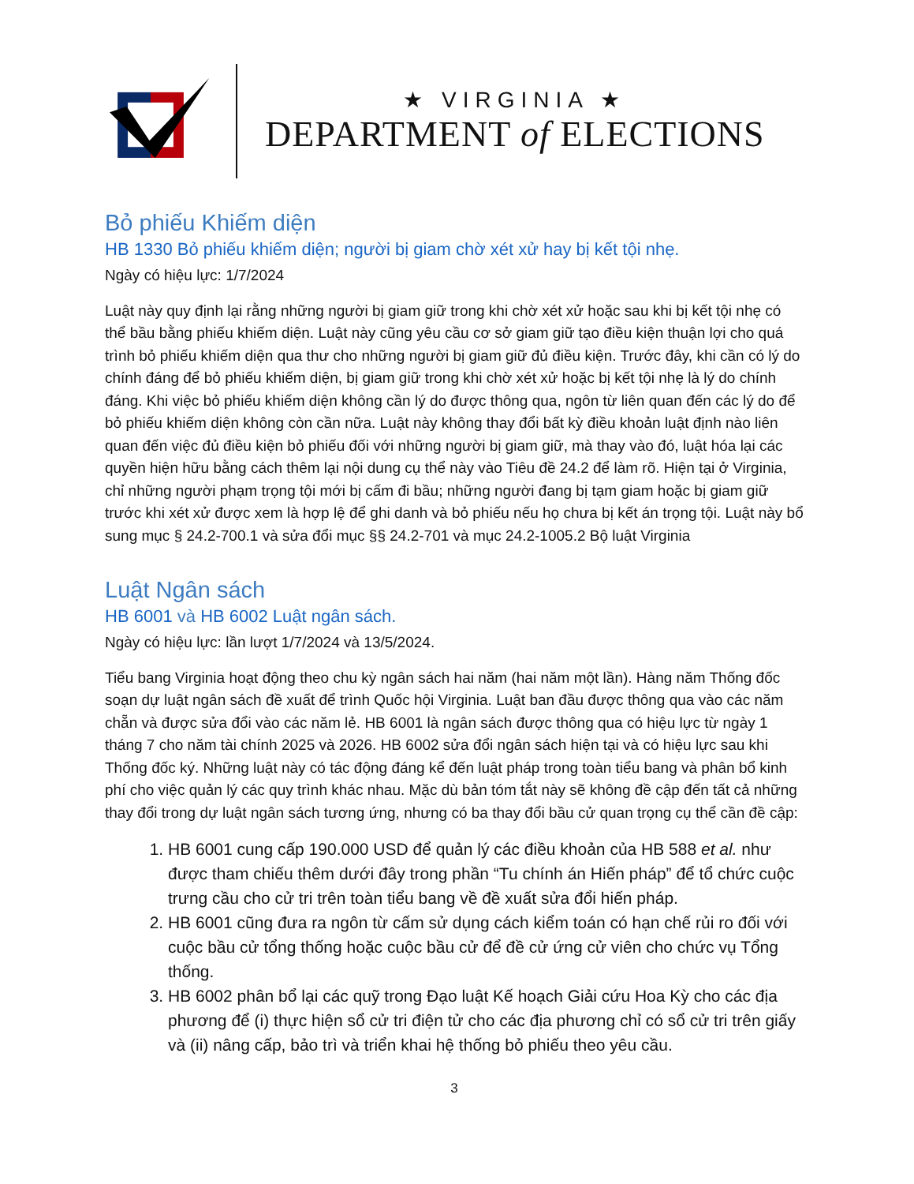★ VIRGINIA ★
DEPARTMENT of ELECTIONS
Bỏ phiếu Khiếm diện
HB 1330 Bỏ phiếu khiếm diện; người bị giam chờ xét xử hay bị kết tội nhẹ.
Ngày có hiệu lực: 1/7/2024
Luật này quy định lại rằng những người bị giam giữ trong khi chờ xét xử hoặc sau khi bị kết tội nhẹ có thể bầu bằng phiếu khiếm diện. Luật này cũng yêu cầu cơ sở giam giữ tạo điều kiện thuận lợi cho quá trình bỏ phiếu khiếm diện qua thư cho những người bị giam giữ đủ điều kiện. Trước đây, khi cần có lý do chính đáng để bỏ phiếu khiếm diện, bị giam giữ trong khi chờ xét xử hoặc bị kết tội nhẹ là lý do chính đáng. Khi việc bỏ phiếu khiếm diện không cần lý do được thông qua, ngôn từ liên quan đến các lý do để bỏ phiếu khiếm diện không còn cần nữa. Luật này không thay đổi bất kỳ điều khoản luật định nào liên quan đến việc đủ điều kiện bỏ phiếu đối với những người bị giam giữ, mà thay vào đó, luật hóa lại các quyền hiện hữu bằng cách thêm lại nội dung cụ thể này vào Tiêu đề 24.2 để làm rõ. Hiện tại ở Virginia, chỉ những người phạm trọng tội mới bị cấm đi bầu; những người đang bị tạm giam hoặc bị giam giữ trước khi xét xử được xem là hợp lệ để ghi danh và bỏ phiếu nếu họ chưa bị kết án trọng tội. Luật này bổ sung mục § 24.2-700.1 và sửa đổi mục §§ 24.2-701 và mục 24.2-1005.2 Bộ luật Virginia
Luật Ngân sách
HB 6001 và HB 6002 Luật ngân sách.
Ngày có hiệu lực: lần lượt 1/7/2024 và 13/5/2024.
Tiểu bang Virginia hoạt động theo chu kỳ ngân sách hai năm (hai năm một lần). Hàng năm Thống đốc soạn dự luật ngân sách đề xuất để trình Quốc hội Virginia. Luật ban đầu được thông qua vào các năm chẵn và được sửa đổi vào các năm lẻ. HB 6001 là ngân sách được thông qua có hiệu lực từ ngày 1 tháng 7 cho năm tài chính 2025 và 2026. HB 6002 sửa đổi ngân sách hiện tại và có hiệu lực sau khi Thống đốc ký. Những luật này có tác động đáng kể đến luật pháp trong toàn tiểu bang và phân bổ kinh phí cho việc quản lý các quy trình khác nhau. Mặc dù bản tóm tắt này sẽ không đề cập đến tất cả những thay đổi trong dự luật ngân sách tương ứng, nhưng có ba thay đổi bầu cử quan trọng cụ thể cần đề cập:
1. HB 6001 cung cấp 190.000 USD để quản lý các điều khoản của HB 588 et al. như được tham chiếu thêm dưới đây trong phần “Tu chính án Hiến pháp” để tổ chức cuộc trưng cầu cho cử tri trên toàn tiểu bang về đề xuất sửa đổi hiến pháp.
2. HB 6001 cũng đưa ra ngôn từ cấm sử dụng cách kiểm toán có hạn chế rủi ro đối với cuộc bầu cử tổng thống hoặc cuộc bầu cử để đề cử ứng cử viên cho chức vụ Tổng thống.
3. HB 6002 phân bổ lại các quỹ trong Đạo luật Kế hoạch Giải cứu Hoa Kỳ cho các địa phương để (i) thực hiện sổ cử tri điện tử cho các địa phương chỉ có sổ cử tri trên giấy và (ii) nâng cấp, bảo trì và triển khai hệ thống bỏ phiếu theo yêu cầu.
3